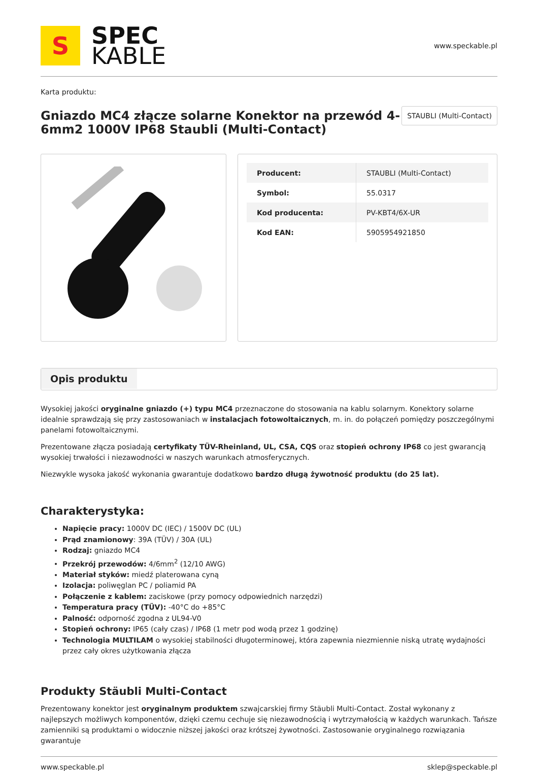S
SPEC
KABLE
www.speckable.pl
Karta produktu:
Gniazdo MC4 złącze solarne Konektor na przewód 4-6mm2 1000V IP68 Staubli (Multi-Contact)
STAUBLI (Multi-Contact)
| Producent: | STAUBLI (Multi-Contact) |
| Symbol: | 55.0317 |
| Kod producenta: | PV-KBT4/6X-UR |
| Kod EAN: | 5905954921850 |
Opis produktu
Wysokiej jakości oryginalne gniazdo (+) typu MC4 przeznaczone do stosowania na kablu solarnym. Konektory solarne idealnie sprawdzają się przy zastosowaniach w instalacjach fotowoltaicznych, m. in. do połączeń pomiędzy poszczególnymi panelami fotowoltaicznymi.
Prezentowane złącza posiadają certyfikaty TÜV-Rheinland, UL, CSA, CQS oraz stopień ochrony IP68 co jest gwarancją wysokiej trwałości i niezawodności w naszych warunkach atmosferycznych.
Niezwykle wysoka jakość wykonania gwarantuje dodatkowo bardzo długą żywotność produktu (do 25 lat).
Charakterystyka:
Napięcie pracy: 1000V DC (IEC) / 1500V DC (UL)
Prąd znamionowy: 39A (TÜV) / 30A (UL)
Rodzaj: gniazdo MC4
Przekrój przewodów: 4/6mm<sup>2</sup> (12/10 AWG)
Materiał styków: miedź platerowana cyną
Izolacja: poliwęglan PC / poliamid PA
Połączenie z kablem: zaciskowe (przy pomocy odpowiednich narzędzi)
Temperatura pracy (TÜV): -40°C do +85°C
Palność: odporność zgodna z UL94-V0
Stopień ochrony: IP65 (cały czas) / IP68 (1 metr pod wodą przez 1 godzinę)
Technologia MULTILAM o wysokiej stabilności długoterminowej, która zapewnia niezmiennie niską utratę wydajności przez cały okres użytkowania złącza
Produkty Stäubli Multi-Contact
Prezentowany konektor jest oryginalnym produktem szwajcarskiej firmy Stäubli Multi-Contact. Został wykonany z najlepszych możliwych komponentów, dzięki czemu cechuje się niezawodnością i wytrzymałością w każdych warunkach. Tańsze zamienniki są produktami o widocznie niższej jakości oraz krótszej żywotności. Zastosowanie oryginalnego rozwiązania gwarantuje
www.speckable.pl sklep@speckable.pl